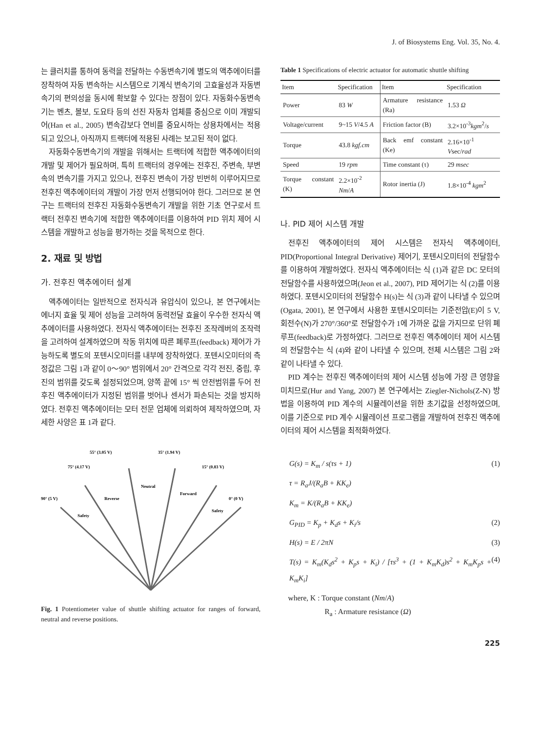J. of Biosystems Eng. Vol. 35, No. 4.
는 클러치를 통하여 동력을 전달하는 수동변속기에 별도의 액추에이터를 장착하여 자동 변속하는 시스템으로 기계식 변속기의 고효율성과 자동변속기의 편의성을 동시에 확보할 수 있다는 장점이 있다. 자동화수동변속기는 벤츠, 볼보, 도요타 등의 선진 자동차 업체를 중심으로 이미 개발되어(Han et al., 2005) 변속감보다 연비를 중요시하는 상용차에서는 적용되고 있으나, 아직까지 트랙터에 적용된 사례는 보고된 적이 없다.
자동화수동변속기의 개발을 위해서는 트랙터에 적합한 액추에이터의 개발 및 제어가 필요하며, 특히 트랙터의 경우에는 전후진, 주변속, 부변속의 변속기를 가지고 있으나, 전후진 변속이 가장 빈번히 이루어지므로 전후진 액추에이터의 개발이 가장 먼저 선행되어야 한다. 그러므로 본 연구는 트랙터의 전후진 자동화수동변속기 개발을 위한 기초 연구로서 트랙터 전후진 변속기에 적합한 액추에이터를 이용하여 PID 위치 제어 시스템을 개발하고 성능을 평가하는 것을 목적으로 한다.
2. 재료 및 방법
가. 전후진 액추에이터 설계
액추에이터는 일반적으로 전자식과 유압식이 있으나, 본 연구에서는 에너지 효율 및 제어 성능을 고려하여 동력전달 효율이 우수한 전자식 액추에이터를 사용하였다. 전자식 액추에이터는 전후진 조작레버의 조작력을 고려하여 설계하였으며 작동 위치에 따른 폐루프(feedback) 제어가 가능하도록 별도의 포텐시오미터를 내부에 장착하였다. 포텐시오미터의 측정값은 그림 1과 같이 0～90° 범위에서 20° 간격으로 각각 전진, 중립, 후진의 범위를 갖도록 설정되었으며, 양쪽 끝에 15° 씩 안전범위를 두어 전후진 액추에이터가 지정된 범위를 벗어나 센서가 파손되는 것을 방지하였다. 전후진 액추에이터는 모터 전문 업체에 의뢰하여 제작하였으며, 자세한 사양은 표 1과 같다.
55° (3.05 V)
35° (1.94 V)
75° (4.17 V)
15° (0.83 V)
90° (5 V)
0° (0 V)
Neutral
Reverse
Forward
Safety
Safety
Fig. 1 Potentiometer value of shuttle shifting actuator for ranges of forward, neutral and reverse positions.
Table 1 Specifications of electric actuator for automatic shuttle shifting
| Item | Specification | Item | Specification |
| --- | --- | --- | --- |
| Power | 83 W | Armature resistance (Ra) | 1.53 Ω |
| Voltage/current | 9~15 V /4.5 A | Friction factor (B) | 3.2×10<sup>-3</sup> kgm<sup>2</sup>/ s |
| Torque | 43.8 kgf.cm | Back emf constant (Ke) | 2.16×10<sup>-1</sup> V sec/ rad |
| Speed | 19 rpm | Time constant (τ) | 29 msec |
| Torque constant (K) | 2.2×10<sup>-2</sup> Nm / A | Rotor inertia (J) | 1.8×10<sup>-4</sup> kgm<sup>2</sup> |
나. PID 제어 시스템 개발
전후진 액추에이터의 제어 시스템은 전자식 액추에이터, PID(Proportional Integral Derivative) 제어기, 포텐시오미터의 전달함수를 이용하여 개발하였다. 전자식 액추에이터는 식 (1)과 같은 DC 모터의 전달함수를 사용하였으며(Jeon et al., 2007), PID 제어기는 식 (2)를 이용하였다. 포텐시오미터의 전달함수 H(s)는 식 (3)과 같이 나타낼 수 있으며(Ogata, 2001), 본 연구에서 사용한 포텐시오미터는 기준전압(E)이 5 V, 회전수(N)가 270°/360°로 전달함수가 1에 가까운 값을 가지므로 단위 폐루프(feedback)로 가정하였다. 그러므로 전후진 액추에이터 제어 시스템의 전달함수는 식 (4)와 같이 나타낼 수 있으며, 전체 시스템은 그림 2와 같이 나타낼 수 있다.
PID 계수는 전후진 액추에이터의 제어 시스템 성능에 가장 큰 영향을 미치므로(Hur and Yang, 2007) 본 연구에서는 Ziegler-Nichols(Z-N) 방법을 이용하여 PID 계수의 시뮬레이션을 위한 초기값을 선정하였으며, 이를 기준으로 PID 계수 시뮬레이션 프로그램을 개발하여 전후진 액추에이터의 제어 시스템을 최적화하였다.
G(s) = K<sub>m</sub> / s(τs + 1) (1)
τ = R<sub>a</sub>J/(R<sub>a</sub>B + KK<sub>e</sub>)
K<sub>m</sub> = K/(R<sub>a</sub>B + KK<sub>e</sub>)
G<sub>PID</sub> = K<sub>p</sub> + K<sub>d</sub>s + K<sub>i</sub>/s (2)
H(s) = E / 2πN (3)
T(s) = K<sub>m</sub>(K<sub>d</sub>s<sup>2</sup> + K<sub>p</sub>s + K<sub>i</sub>) / [τs<sup>3</sup> + (1 + K<sub>m</sub>K<sub>d</sub>)s<sup>2</sup> + K<sub>m</sub>K<sub>p</sub>s + K<sub>m</sub>K<sub>i</sub>] (4)
where, K : Torque constant (Nm/A)
R<sub>a</sub> : Armature resistance (Ω)
225